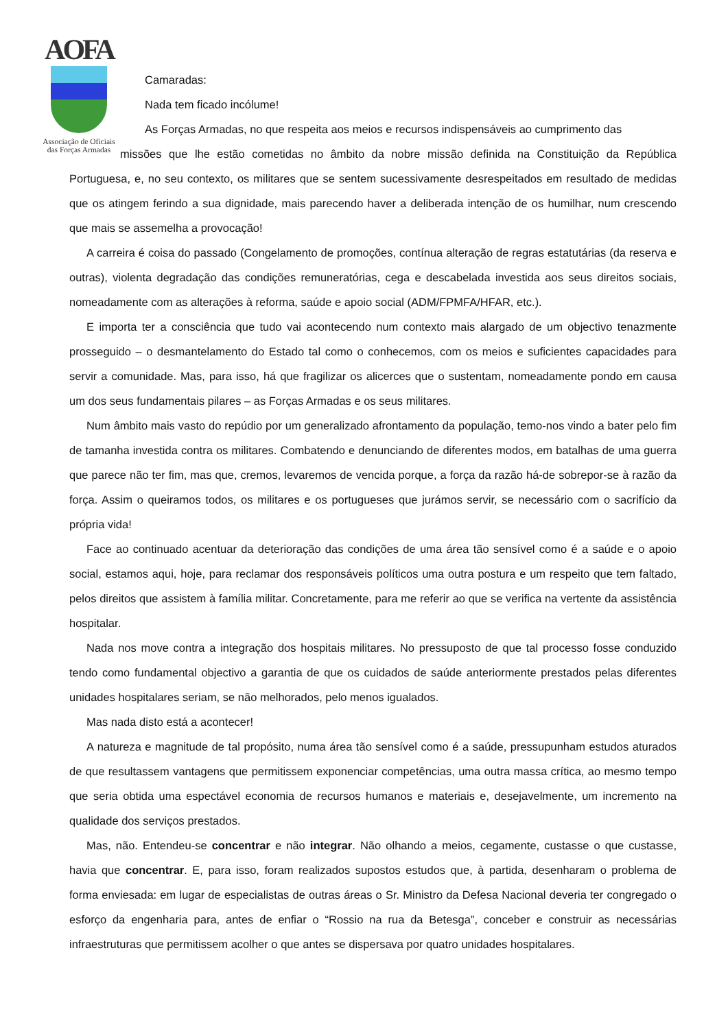AOFA
Associação de Oficiais
das Forças Armadas
Camaradas:
Nada tem ficado incólume!
As Forças Armadas, no que respeita aos meios e recursos indispensáveis ao cumprimento das
missões que lhe estão cometidas no âmbito da nobre missão definida na Constituição da República Portuguesa, e, no seu contexto, os militares que se sentem sucessivamente desrespeitados em resultado de medidas que os atingem ferindo a sua dignidade, mais parecendo haver a deliberada intenção de os humilhar, num crescendo que mais se assemelha a provocação!
A carreira é coisa do passado (Congelamento de promoções, contínua alteração de regras estatutárias (da reserva e outras), violenta degradação das condições remuneratórias, cega e descabelada investida aos seus direitos sociais, nomeadamente com as alterações à reforma, saúde e apoio social (ADM/FPMFA/HFAR, etc.).
E importa ter a consciência que tudo vai acontecendo num contexto mais alargado de um objectivo tenazmente prosseguido – o desmantelamento do Estado tal como o conhecemos, com os meios e suficientes capacidades para servir a comunidade. Mas, para isso, há que fragilizar os alicerces que o sustentam, nomeadamente pondo em causa um dos seus fundamentais pilares – as Forças Armadas e os seus militares.
Num âmbito mais vasto do repúdio por um generalizado afrontamento da população, temo-nos vindo a bater pelo fim de tamanha investida contra os militares. Combatendo e denunciando de diferentes modos, em batalhas de uma guerra que parece não ter fim, mas que, cremos, levaremos de vencida porque, a força da razão há-de sobrepor-se à razão da força. Assim o queiramos todos, os militares e os portugueses que jurámos servir, se necessário com o sacrifício da própria vida!
Face ao continuado acentuar da deterioração das condições de uma área tão sensível como é a saúde e o apoio social, estamos aqui, hoje, para reclamar dos responsáveis políticos uma outra postura e um respeito que tem faltado, pelos direitos que assistem à família militar. Concretamente, para me referir ao que se verifica na vertente da assistência hospitalar.
Nada nos move contra a integração dos hospitais militares. No pressuposto de que tal processo fosse conduzido tendo como fundamental objectivo a garantia de que os cuidados de saúde anteriormente prestados pelas diferentes unidades hospitalares seriam, se não melhorados, pelo menos igualados.
Mas nada disto está a acontecer!
A natureza e magnitude de tal propósito, numa área tão sensível como é a saúde, pressupunham estudos aturados de que resultassem vantagens que permitissem exponenciar competências, uma outra massa crítica, ao mesmo tempo que seria obtida uma espectável economia de recursos humanos e materiais e, desejavelmente, um incremento na qualidade dos serviços prestados.
Mas, não. Entendeu-se concentrar e não integrar. Não olhando a meios, cegamente, custasse o que custasse, havia que concentrar. E, para isso, foram realizados supostos estudos que, à partida, desenharam o problema de forma enviesada: em lugar de especialistas de outras áreas o Sr. Ministro da Defesa Nacional deveria ter congregado o esforço da engenharia para, antes de enfiar o “Rossio na rua da Betesga”, conceber e construir as necessárias infraestruturas que permitissem acolher o que antes se dispersava por quatro unidades hospitalares.